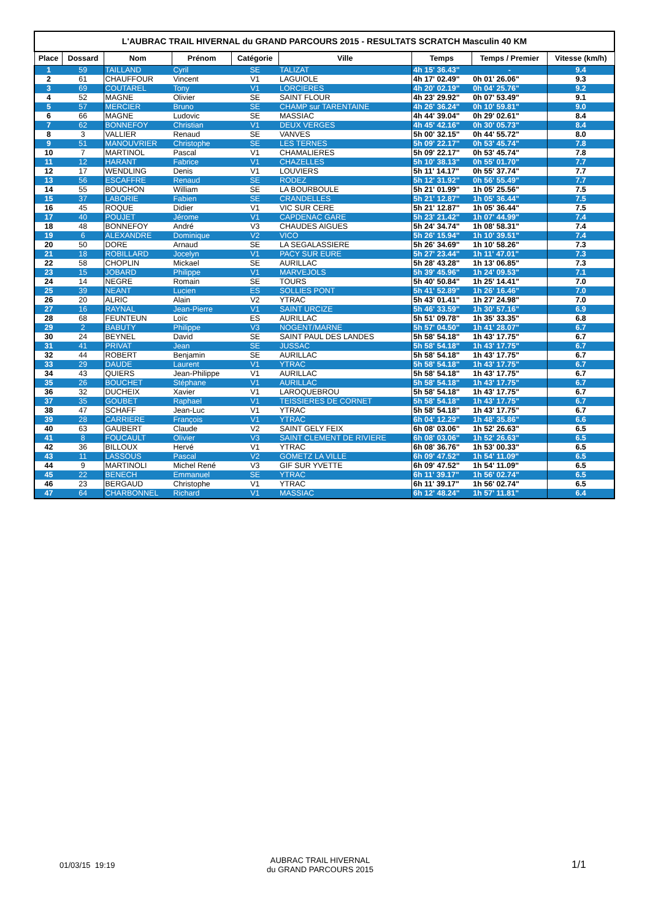| L'AUBRAC TRAIL HIVERNAL du GRAND PARCOURS 2015 - RESULTATS SCRATCH Masculin 40 KM | | | | | | | | |
| --- | --- | --- | --- | --- | --- | --- | --- | --- |
| Place | Dossard | Nom | Prénom | Catégorie | Ville | Temps | Temps / Premier | Vitesse (km/h) |
| 1 | 59 | TAILLAND | Cyril | SE | TALIZAT | 4h 15' 36.43" | - | 9.4 |
| 2 | 61 | CHAUFFOUR | Vincent | V1 | LAGUIOLE | 4h 17' 02.49" | 0h 01' 26.06" | 9.3 |
| 3 | 69 | COUTAREL | Tony | V1 | LORCIERES | 4h 20' 02.19" | 0h 04' 25.76" | 9.2 |
| 4 | 52 | MAGNE | Olivier | SE | SAINT FLOUR | 4h 23' 29.92" | 0h 07' 53.49" | 9.1 |
| 5 | 57 | MERCIER | Bruno | SE | CHAMP sur TARENTAINE | 4h 26' 36.24" | 0h 10' 59.81" | 9.0 |
| 6 | 66 | MAGNE | Ludovic | SE | MASSIAC | 4h 44' 39.04" | 0h 29' 02.61" | 8.4 |
| 7 | 62 | BONNEFOY | Christian | V1 | DEUX VERGES | 4h 45' 42.16" | 0h 30' 05.73" | 8.4 |
| 8 | 3 | VALLIER | Renaud | SE | VANVES | 5h 00' 32.15" | 0h 44' 55.72" | 8.0 |
| 9 | 51 | MANOUVRIER | Christophe | SE | LES TERNES | 5h 09' 22.17" | 0h 53' 45.74" | 7.8 |
| 10 | 7 | MARTINOL | Pascal | V1 | CHAMALIERES | 5h 09' 22.17" | 0h 53' 45.74" | 7.8 |
| 11 | 12 | HARANT | Fabrice | V1 | CHAZELLES | 5h 10' 38.13" | 0h 55' 01.70" | 7.7 |
| 12 | 17 | WENDLING | Denis | V1 | LOUVIERS | 5h 11' 14.17" | 0h 55' 37.74" | 7.7 |
| 13 | 56 | ESCAFFRE | Renaud | SE | RODEZ | 5h 12' 31.92" | 0h 56' 55.49" | 7.7 |
| 14 | 55 | BOUCHON | William | SE | LA BOURBOULE | 5h 21' 01.99" | 1h 05' 25.56" | 7.5 |
| 15 | 37 | LABORIE | Fabien | SE | CRANDELLES | 5h 21' 12.87" | 1h 05' 36.44" | 7.5 |
| 16 | 45 | ROQUE | Didier | V1 | VIC SUR CERE | 5h 21' 12.87" | 1h 05' 36.44" | 7.5 |
| 17 | 40 | POUJET | Jérome | V1 | CAPDENAC GARE | 5h 23' 21.42" | 1h 07' 44.99" | 7.4 |
| 18 | 48 | BONNEFOY | André | V3 | CHAUDES AIGUES | 5h 24' 34.74" | 1h 08' 58.31" | 7.4 |
| 19 | 6 | ALEXANDRE | Dominique | V2 | VICO | 5h 26' 15.94" | 1h 10' 39.51" | 7.4 |
| 20 | 50 | DORE | Arnaud | SE | LA SEGALASSIERE | 5h 26' 34.69" | 1h 10' 58.26" | 7.3 |
| 21 | 18 | ROBILLARD | Jocelyn | V1 | PACY SUR EURE | 5h 27' 23.44" | 1h 11' 47.01" | 7.3 |
| 22 | 58 | CHOPLIN | Mickael | SE | AURILLAC | 5h 28' 43.28" | 1h 13' 06.85" | 7.3 |
| 23 | 15 | JOBARD | Philippe | V1 | MARVEJOLS | 5h 39' 45.96" | 1h 24' 09.53" | 7.1 |
| 24 | 14 | NEGRE | Romain | SE | TOURS | 5h 40' 50.84" | 1h 25' 14.41" | 7.0 |
| 25 | 39 | NEANT | Lucien | ES | SOLLIES PONT | 5h 41' 52.89" | 1h 26' 16.46" | 7.0 |
| 26 | 20 | ALRIC | Alain | V2 | YTRAC | 5h 43' 01.41" | 1h 27' 24.98" | 7.0 |
| 27 | 16 | RAYNAL | Jean-Pierre | V1 | SAINT URCIZE | 5h 46' 33.59" | 1h 30' 57.16" | 6.9 |
| 28 | 68 | FEUNTEUN | Loïc | ES | AURILLAC | 5h 51' 09.78" | 1h 35' 33.35" | 6.8 |
| 29 | 2 | BABUTY | Philippe | V3 | NOGENT/MARNE | 5h 57' 04.50" | 1h 41' 28.07" | 6.7 |
| 30 | 24 | BEYNEL | David | SE | SAINT PAUL DES LANDES | 5h 58' 54.18" | 1h 43' 17.75" | 6.7 |
| 31 | 41 | PRIVAT | Jean | SE | JUSSAC | 5h 58' 54.18" | 1h 43' 17.75" | 6.7 |
| 32 | 44 | ROBERT | Benjamin | SE | AURILLAC | 5h 58' 54.18" | 1h 43' 17.75" | 6.7 |
| 33 | 29 | DAUDE | Laurent | V1 | YTRAC | 5h 58' 54.18" | 1h 43' 17.75" | 6.7 |
| 34 | 43 | QUIERS | Jean-Philippe | V1 | AURILLAC | 5h 58' 54.18" | 1h 43' 17.75" | 6.7 |
| 35 | 26 | BOUCHET | Stéphane | V1 | AURILLAC | 5h 58' 54.18" | 1h 43' 17.75" | 6.7 |
| 36 | 32 | DUCHEIX | Xavier | V1 | LAROQUEBROU | 5h 58' 54.18" | 1h 43' 17.75" | 6.7 |
| 37 | 35 | GOUBET | Raphael | V1 | TEISSIERES DE CORNET | 5h 58' 54.18" | 1h 43' 17.75" | 6.7 |
| 38 | 47 | SCHAFF | Jean-Luc | V1 | YTRAC | 5h 58' 54.18" | 1h 43' 17.75" | 6.7 |
| 39 | 28 | CARRIERE | François | V1 | YTRAC | 6h 04' 12.29" | 1h 48' 35.86" | 6.6 |
| 40 | 63 | GAUBERT | Claude | V2 | SAINT GELY FEIX | 6h 08' 03.06" | 1h 52' 26.63" | 6.5 |
| 41 | 8 | FOUCAULT | Olivier | V3 | SAINT CLEMENT DE RIVIERE | 6h 08' 03.06" | 1h 52' 26.63" | 6.5 |
| 42 | 36 | BILLOUX | Hervé | V1 | YTRAC | 6h 08' 36.76" | 1h 53' 00.33" | 6.5 |
| 43 | 11 | LASSOUS | Pascal | V2 | GOMETZ LA VILLE | 6h 09' 47.52" | 1h 54' 11.09" | 6.5 |
| 44 | 9 | MARTINOLI | Michel René | V3 | GIF SUR YVETTE | 6h 09' 47.52" | 1h 54' 11.09" | 6.5 |
| 45 | 22 | BENECH | Emmanuel | SE | YTRAC | 6h 11' 39.17" | 1h 56' 02.74" | 6.5 |
| 46 | 23 | BERGAUD | Christophe | V1 | YTRAC | 6h 11' 39.17" | 1h 56' 02.74" | 6.5 |
| 47 | 64 | CHARBONNEL | Richard | V1 | MASSIAC | 6h 12' 48.24" | 1h 57' 11.81" | 6.4 |
01/03/15 19:19
AUBRAC TRAIL HIVERNAL
du GRAND PARCOURS 2015
1/1